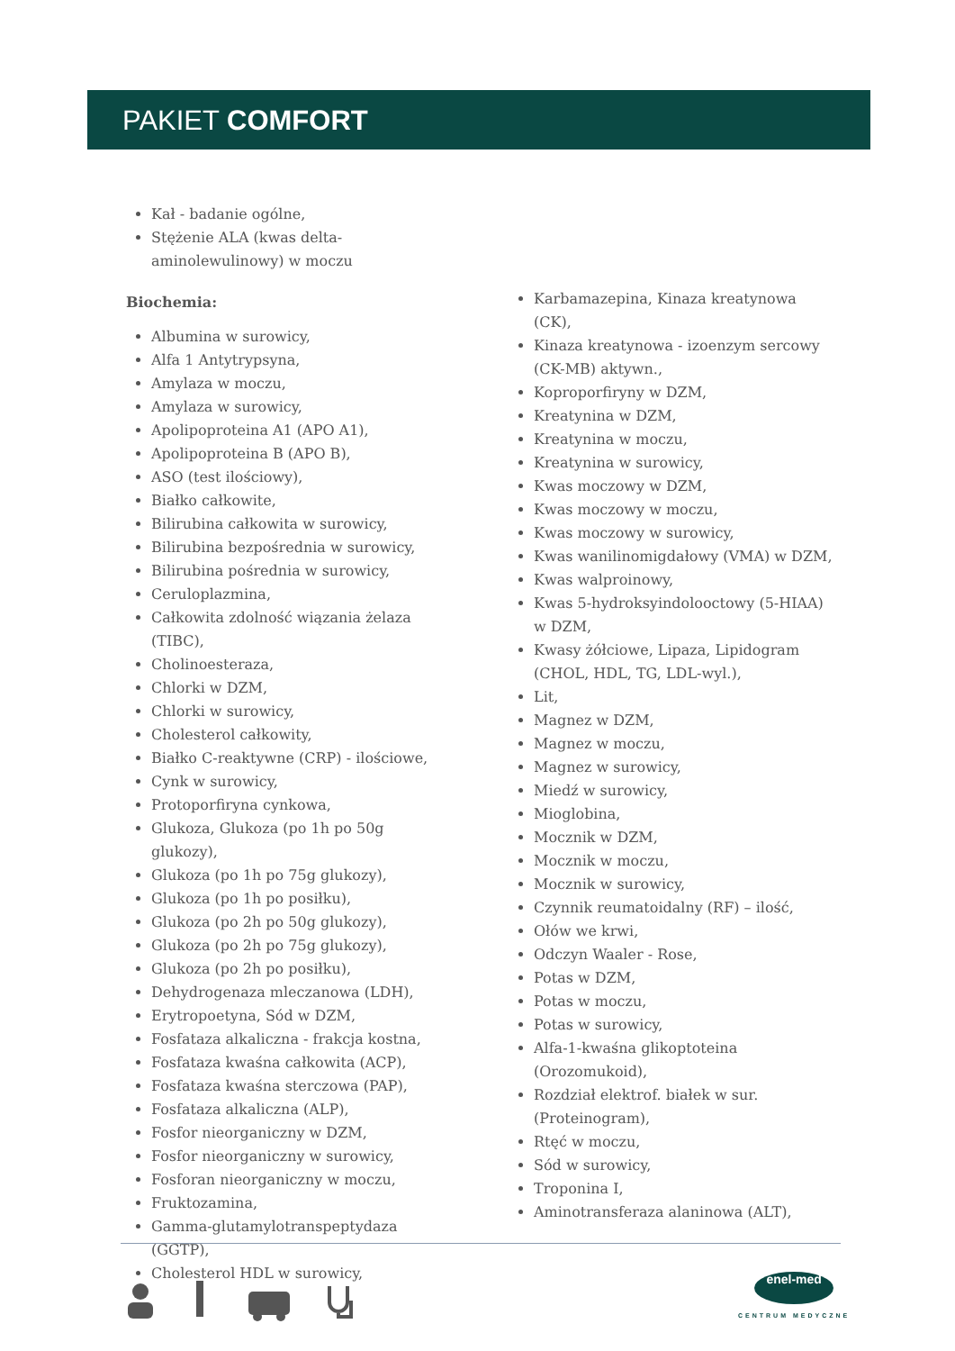PAKIET COMFORT
Kał - badanie ogólne,
Stężenie ALA (kwas delta- aminolewulinowy) w moczu
Biochemia:
Albumina w surowicy,
Alfa 1 Antytrypsyna,
Amylaza w moczu,
Amylaza w surowicy,
Apolipoproteina A1 (APO A1),
Apolipoproteina B (APO B),
ASO (test ilościowy),
Białko całkowite,
Bilirubina całkowita w surowicy,
Bilirubina bezpośrednia w surowicy,
Bilirubina pośrednia w surowicy,
Ceruloplazmina,
Całkowita zdolność wiązania żelaza (TIBC),
Cholinoesteraza,
Chlorki w DZM,
Chlorki w surowicy,
Cholesterol całkowity,
Białko C-reaktywne (CRP) - ilościowe,
Cynk w surowicy,
Protoporfiryna cynkowa,
Glukoza, Glukoza (po 1h po 50g glukozy),
Glukoza (po 1h po 75g glukozy),
Glukoza (po 1h po posiłku),
Glukoza (po 2h po 50g glukozy),
Glukoza (po 2h po 75g glukozy),
Glukoza (po 2h po posiłku),
Dehydrogenaza mleczanowa (LDH),
Erytropoetyna, Sód w DZM,
Fosfataza alkaliczna - frakcja kostna,
Fosfataza kwaśna całkowita (ACP),
Fosfataza kwaśna sterczowa (PAP),
Fosfataza alkaliczna (ALP),
Fosfor nieorganiczny w DZM,
Fosfor nieorganiczny w surowicy,
Fosforan nieorganiczny w moczu,
Fruktozamina,
Gamma-glutamylotranspeptydaza (GGTP),
Cholesterol HDL w surowicy,
Karbamazepina, Kinaza kreatynowa (CK),
Kinaza kreatynowa - izoenzym sercowy (CK-MB) aktywn.,
Koproporfiryny w DZM,
Kreatynina w DZM,
Kreatynina w moczu,
Kreatynina w surowicy,
Kwas moczowy w DZM,
Kwas moczowy w moczu,
Kwas moczowy w surowicy,
Kwas wanilinomigdałowy (VMA) w DZM,
Kwas walproinowy,
Kwas 5-hydroksyindolooctowy (5-HIAA) w DZM,
Kwasy żółciowe, Lipaza, Lipidogram (CHOL, HDL, TG, LDL-wyl.),
Lit,
Magnez w DZM,
Magnez w moczu,
Magnez w surowicy,
Miedź w surowicy,
Mioglobina,
Mocznik w DZM,
Mocznik w moczu,
Mocznik w surowicy,
Czynnik reumatoidalny (RF) – ilość,
Ołów we krwi,
Odczyn Waaler - Rose,
Potas w DZM,
Potas w moczu,
Potas w surowicy,
Alfa-1-kwaśna glikoptoteina (Orozomukoid),
Rozdział elektrof. białek w sur. (Proteinogram),
Rtęć w moczu,
Sód w surowicy,
Troponina I,
Aminotransferaza alaninowa (ALT),
enel-med
CENTRUM MEDYCZNE